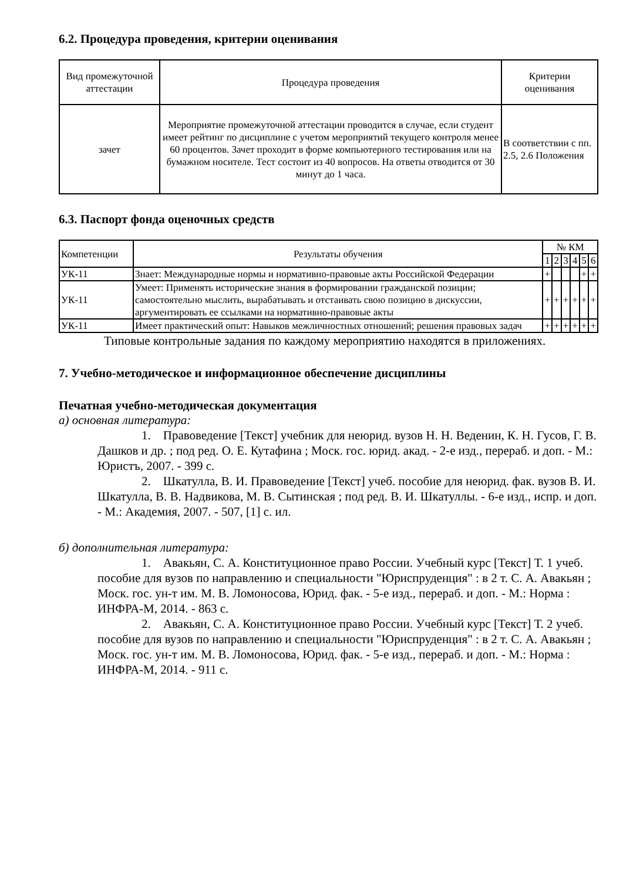6.2. Процедура проведения, критерии оценивания
| Вид промежуточной аттестации | Процедура проведения | Критерии оценивания |
| --- | --- | --- |
| зачет | Мероприятие промежуточной аттестации проводится в случае, если студент имеет рейтинг по дисциплине с учетом мероприятий текущего контроля менее 60 процентов. Зачет проходит в форме компьютерного тестирования или на бумажном носителе. Тест состоит из 40 вопросов. На ответы отводится от 30 минут до 1 часа. | В соответствии с пп. 2.5, 2.6 Положения |
6.3. Паспорт фонда оценочных средств
| Компетенции | Результаты обучения | № КМ | | | | | |
| --- | --- | --- | --- | --- | --- | --- | --- |
| | | 1 | 2 | 3 | 4 | 5 | 6 |
| УК-11 | Знает: Международные нормы и нормативно-правовые акты Российской Федерации | + | | | | + | + |
| УК-11 | Умеет: Применять исторические знания в формировании гражданской позиции; самостоятельно мыслить, вырабатывать и отстаивать свою позицию в дискуссии, аргументировать ее ссылками на нормативно-правовые акты | + | + | + | + | + | + |
| УК-11 | Имеет практический опыт: Навыков межличностных отношений; решения правовых задач | + | + | + | + | + | + |
Типовые контрольные задания по каждому мероприятию находятся в приложениях.
7. Учебно-методическое и информационное обеспечение дисциплины
Печатная учебно-методическая документация
а) основная литература:
1. Правоведение [Текст] учебник для неюрид. вузов Н. Н. Веденин, К. Н. Гусов, Г. В. Дашков и др. ; под ред. О. Е. Кутафина ; Моск. гос. юрид. акад. - 2-е изд., перераб. и доп. - М.: Юристъ, 2007. - 399 с.
2. Шкатулла, В. И. Правоведение [Текст] учеб. пособие для неюрид. фак. вузов В. И. Шкатулла, В. В. Надвикова, М. В. Сытинская ; под ред. В. И. Шкатуллы. - 6-е изд., испр. и доп. - М.: Академия, 2007. - 507, [1] с. ил.
б) дополнительная литература:
1. Авакьян, С. А. Конституционное право России. Учебный курс [Текст] Т. 1 учеб. пособие для вузов по направлению и специальности "Юриспруденция" : в 2 т. С. А. Авакьян ; Моск. гос. ун-т им. М. В. Ломоносова, Юрид. фак. - 5-е изд., перераб. и доп. - М.: Норма : ИНФРА-М, 2014. - 863 с.
2. Авакьян, С. А. Конституционное право России. Учебный курс [Текст] Т. 2 учеб. пособие для вузов по направлению и специальности "Юриспруденция" : в 2 т. С. А. Авакьян ; Моск. гос. ун-т им. М. В. Ломоносова, Юрид. фак. - 5-е изд., перераб. и доп. - М.: Норма : ИНФРА-М, 2014. - 911 с.